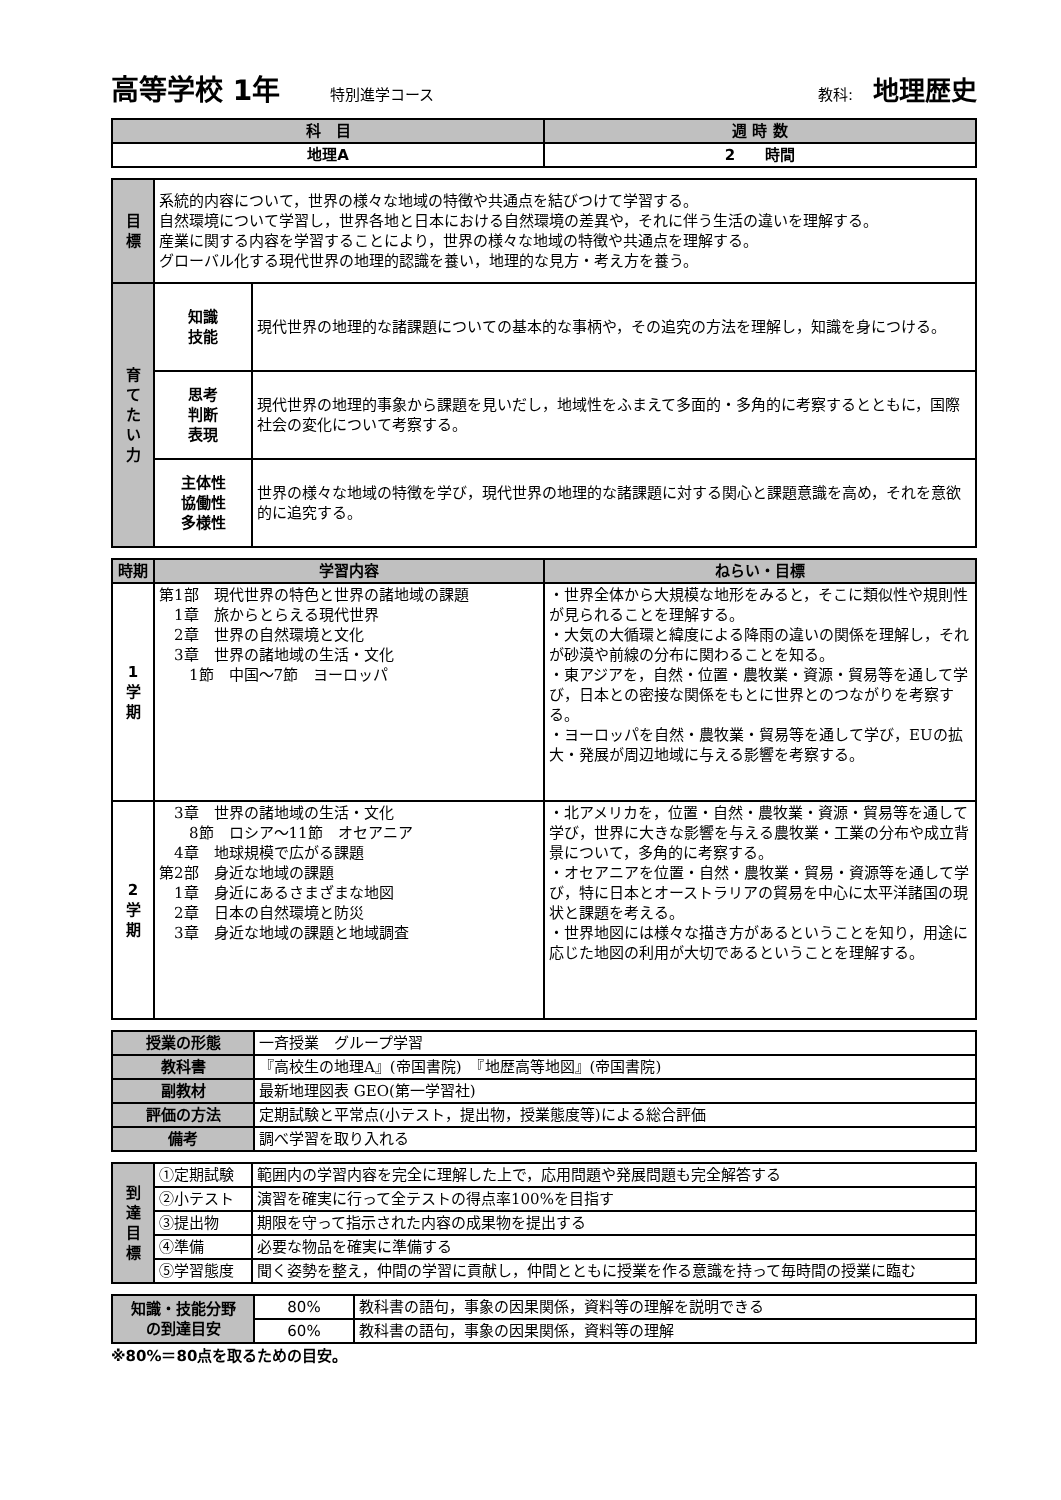高等学校 1年 特別進学コース 教科: 地理歴史
| 科 目 | 週 時 数 |
| --- | --- |
| 地理A | 2 時間 |
| 目 標 | 系統的内容について，世界の様々な地域の特徴や共通点を結びつけて学習する。 自然環境について学習し，世界各地と日本における自然環境の差異や，それに伴う生活の違いを理解する。 産業に関する内容を学習することにより，世界の様々な地域の特徴や共通点を理解する。 グローバル化する現代世界の地理的認識を養い，地理的な見方・考え方を養う。 | |
| 育 て た い 力 | 知識 技能 | 現代世界の地理的な諸課題についての基本的な事柄や，その追究の方法を理解し，知識を身につける。 |
| | 思考 判断 表現 | 現代世界の地理的事象から課題を見いだし，地域性をふまえて多面的・多角的に考察するとともに，国際社会の変化について考察する。 |
| | 主体性 協働性 多様性 | 世界の様々な地域の特徴を学び，現代世界の地理的な諸課題に対する関心と課題意識を高め，それを意欲的に追究する。 |
| 時期 | 学習内容 | ねらい・目標 |
| --- | --- | --- |
| 1 学 期 | 第1部 現代世界の特色と世界の諸地域の課題 1章 旅からとらえる現代世界 2章 世界の自然環境と文化 3章 世界の諸地域の生活・文化 1節 中国～7節 ヨーロッパ | ・世界全体から大規模な地形をみると，そこに類似性や規則性が見られることを理解する。 ・大気の大循環と緯度による降雨の違いの関係を理解し，それが砂漠や前線の分布に関わることを知る。 ・東アジアを，自然・位置・農牧業・資源・貿易等を通して学び，日本との密接な関係をもとに世界とのつながりを考察する。 ・ヨーロッパを自然・農牧業・貿易等を通して学び，EUの拡大・発展が周辺地域に与える影響を考察する。 |
| 2 学 期 | 3章 世界の諸地域の生活・文化 8節 ロシア～11節 オセアニア 4章 地球規模で広がる課題 第2部 身近な地域の課題 1章 身近にあるさまざまな地図 2章 日本の自然環境と防災 3章 身近な地域の課題と地域調査 | ・北アメリカを，位置・自然・農牧業・資源・貿易等を通して学び，世界に大きな影響を与える農牧業・工業の分布や成立背景について，多角的に考察する。 ・オセアニアを位置・自然・農牧業・貿易・資源等を通して学び，特に日本とオーストラリアの貿易を中心に太平洋諸国の現状と課題を考える。 ・世界地図には様々な描き方があるということを知り，用途に応じた地図の利用が大切であるということを理解する。 |
| 授業の形態 | 一斉授業 グループ学習 |
| 教科書 | 『高校生の地理A』(帝国書院) 『地歴高等地図』(帝国書院) |
| 副教材 | 最新地理図表 GEO(第一学習社) |
| 評価の方法 | 定期試験と平常点(小テスト，提出物，授業態度等)による総合評価 |
| 備考 | 調べ学習を取り入れる |
| 到 達 目 標 | ①定期試験 | 範囲内の学習内容を完全に理解した上で，応用問題や発展問題も完全解答する |
| | ②小テスト | 演習を確実に行って全テストの得点率100%を目指す |
| | ③提出物 | 期限を守って指示された内容の成果物を提出する |
| | ④準備 | 必要な物品を確実に準備する |
| | ⑤学習態度 | 聞く姿勢を整え，仲間の学習に貢献し，仲間とともに授業を作る意識を持って毎時間の授業に臨む |
| 知識・技能分野 の到達目安 | 80% | 教科書の語句，事象の因果関係，資料等の理解を説明できる |
| | 60% | 教科書の語句，事象の因果関係，資料等の理解 |
※80%＝80点を取るための目安。